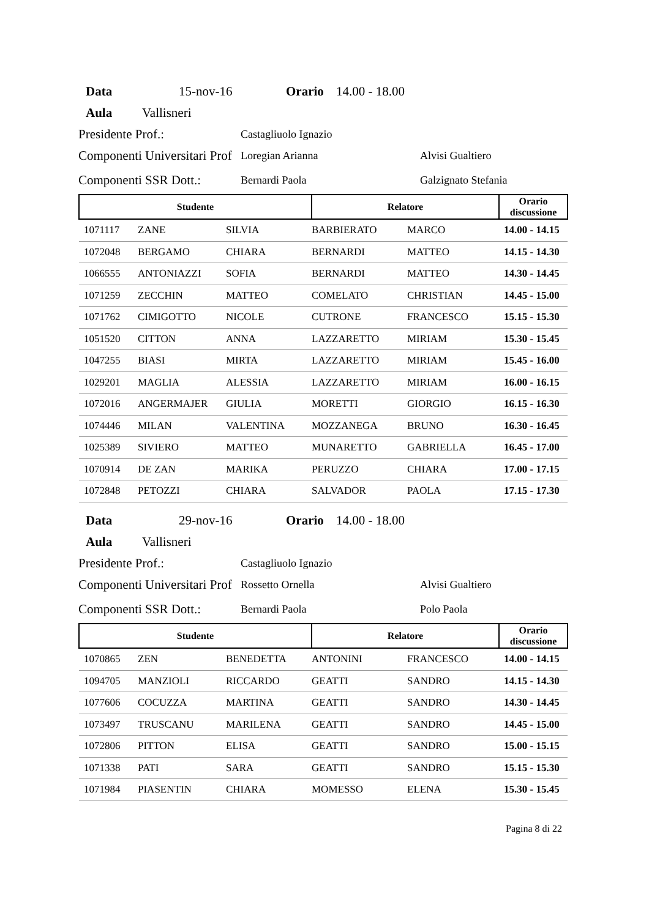Data 15-nov-16 Orario 14.00 - 18.00
Aula Vallisneri
Presidente Prof.: Castagliuolo Ignazio
Componenti Universitari Prof Loregian Arianna Alvisi Gualtiero
Componenti SSR Dott.: Bernardi Paola Galzignato Stefania
| Studente | | | Relatore | | Orario discussione |
| --- | --- | --- | --- | --- | --- |
| 1071117 | ZANE | SILVIA | BARBIERATO | MARCO | 14.00 - 14.15 |
| 1072048 | BERGAMO | CHIARA | BERNARDI | MATTEO | 14.15 - 14.30 |
| 1066555 | ANTONIAZZI | SOFIA | BERNARDI | MATTEO | 14.30 - 14.45 |
| 1071259 | ZECCHIN | MATTEO | COMELATO | CHRISTIAN | 14.45 - 15.00 |
| 1071762 | CIMIGOTTO | NICOLE | CUTRONE | FRANCESCO | 15.15 - 15.30 |
| 1051520 | CITTON | ANNA | LAZZARETTO | MIRIAM | 15.30 - 15.45 |
| 1047255 | BIASI | MIRTA | LAZZARETTO | MIRIAM | 15.45 - 16.00 |
| 1029201 | MAGLIA | ALESSIA | LAZZARETTO | MIRIAM | 16.00 - 16.15 |
| 1072016 | ANGERMAJER | GIULIA | MORETTI | GIORGIO | 16.15 - 16.30 |
| 1074446 | MILAN | VALENTINA | MOZZANEGA | BRUNO | 16.30 - 16.45 |
| 1025389 | SIVIERO | MATTEO | MUNARETTO | GABRIELLA | 16.45 - 17.00 |
| 1070914 | DE ZAN | MARIKA | PERUZZO | CHIARA | 17.00 - 17.15 |
| 1072848 | PETOZZI | CHIARA | SALVADOR | PAOLA | 17.15 - 17.30 |
Data 29-nov-16 Orario 14.00 - 18.00
Aula Vallisneri
Presidente Prof.: Castagliuolo Ignazio
Componenti Universitari Prof Rossetto Ornella Alvisi Gualtiero
Componenti SSR Dott.: Bernardi Paola Polo Paola
| Studente | | | Relatore | | Orario discussione |
| --- | --- | --- | --- | --- | --- |
| 1070865 | ZEN | BENEDETTA | ANTONINI | FRANCESCO | 14.00 - 14.15 |
| 1094705 | MANZIOLI | RICCARDO | GEATTI | SANDRO | 14.15 - 14.30 |
| 1077606 | COCUZZA | MARTINA | GEATTI | SANDRO | 14.30 - 14.45 |
| 1073497 | TRUSCANU | MARILENA | GEATTI | SANDRO | 14.45 - 15.00 |
| 1072806 | PITTON | ELISA | GEATTI | SANDRO | 15.00 - 15.15 |
| 1071338 | PATI | SARA | GEATTI | SANDRO | 15.15 - 15.30 |
| 1071984 | PIASENTIN | CHIARA | MOMESSO | ELENA | 15.30 - 15.45 |
Pagina 8 di 22